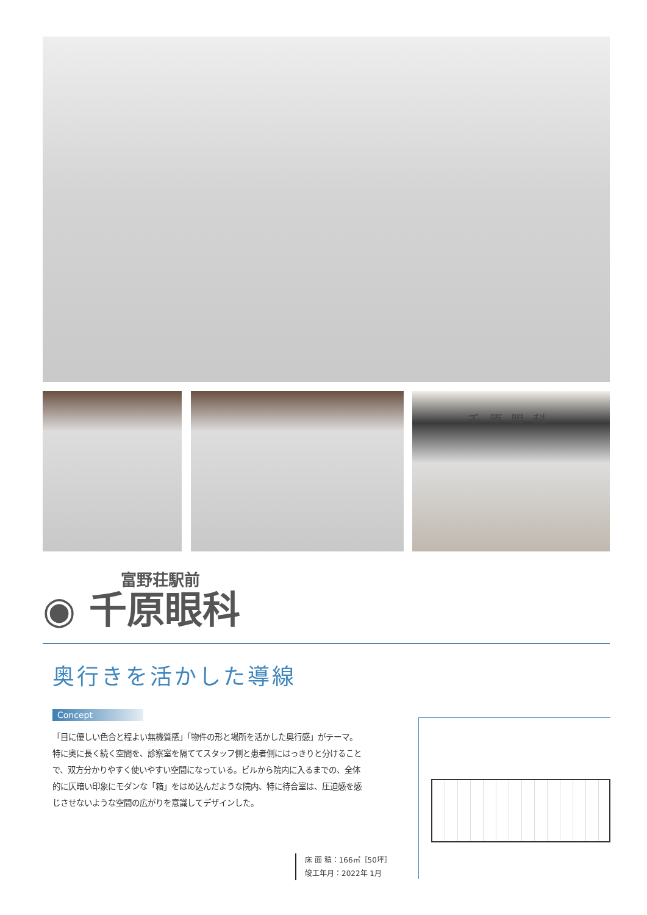千原眼科
富野荘駅前
◉ 千原眼科
奥行きを活かした導線
Concept
「目に優しい色合と程よい無機質感」「物件の形と場所を活かした奥行感」がテーマ。特に奥に長く続く空間を、診察室を隔ててスタッフ側と患者側にはっきりと分けることで、双方分かりやすく使いやすい空間になっている。ビルから院内に入るまでの、全体的に仄暗い印象にモダンな「箱」をはめ込んだような院内、特に待合室は、圧迫感を感じさせないような空間の広がりを意識してデザインした。
床 面 積：166㎡［50坪］
竣工年月：2022年 1月